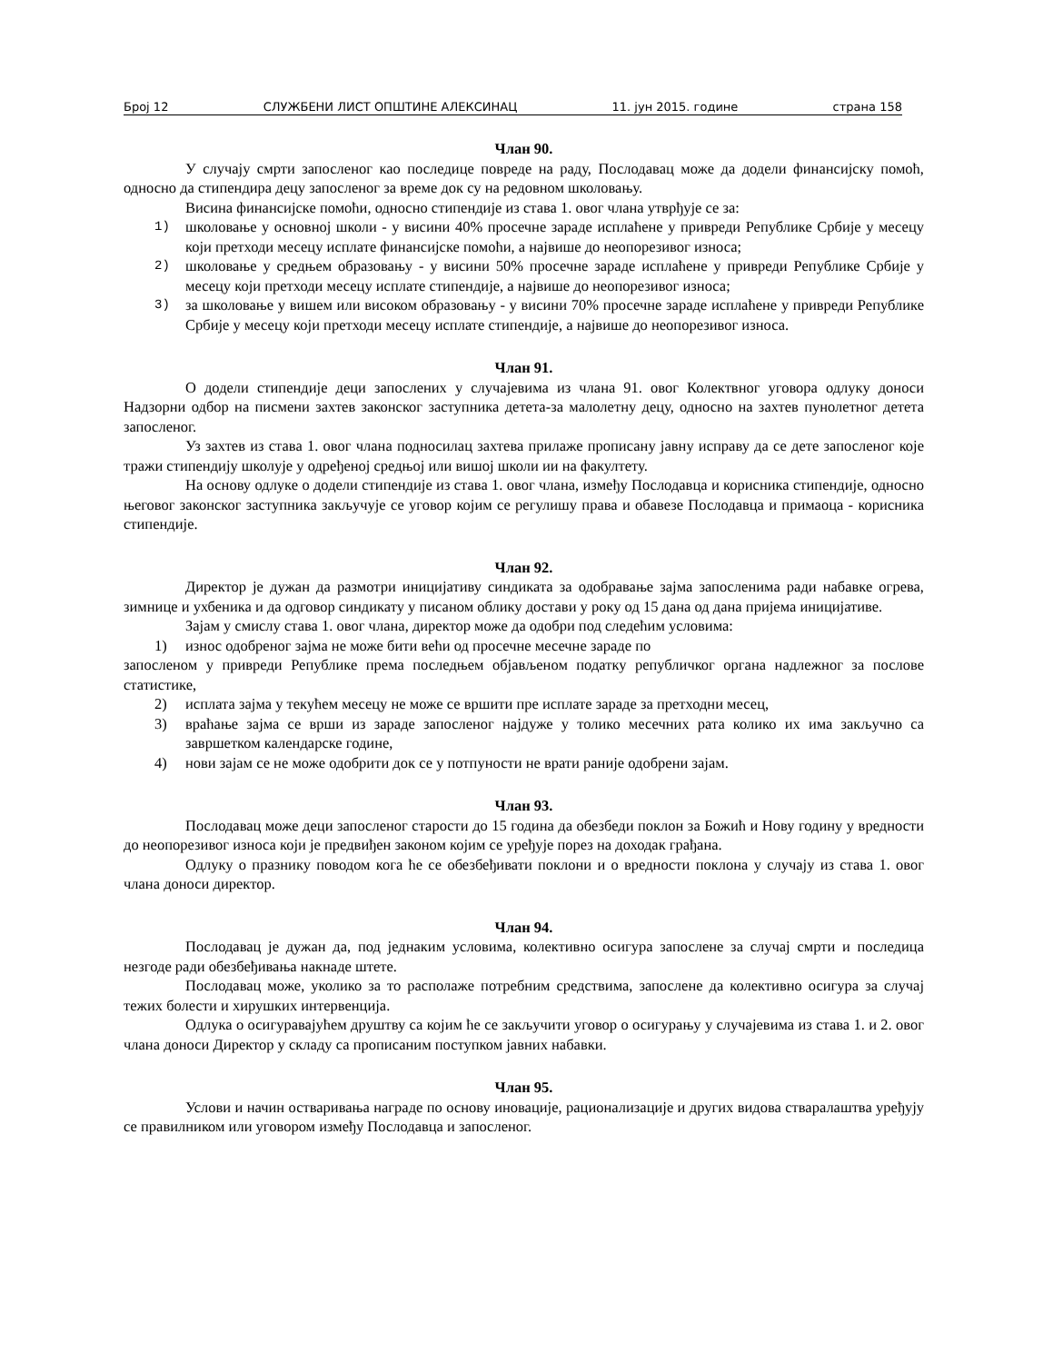Број 12 СЛУЖБЕНИ ЛИСТ ОПШТИНЕ АЛЕКСИНАЦ 11. јун 2015. године страна 158
Члан 90.
У случају смрти запосленог као последице повреде на раду, Послодавац може да додели финансијску помоћ, односно да стипендира децу запосленог за време док су на редовном школовању.
Висина финансијске помоћи, односно стипендије из става 1. овог члана утврђује се за:
1) школовање у основној школи - у висини 40% просечне зараде исплаћене у привреди Републике Србије у месецу који претходи месецу исплате финансијске помоћи, а највише до неопорезивог износа;
2) школовање у средњем образовању - у висини 50% просечне зараде исплаћене у привреди Републике Србије у месецу који претходи месецу исплате стипендије, а највише до неопорезивог износа;
3) за школовање у вишем или високом образовању - у висини 70% просечне зараде исплаћене у привреди Републике Србије у месецу који претходи месецу исплате стипендије, а највише до неопорезивог износа.
Члан 91.
О додели стипендије деци запослених у случајевима из члана 91. овог Колектвног уговора одлуку доноси Надзорни одбор на писмени захтев законског заступника детета-за малолетну децу, односно на захтев пунолетног детета запосленог.
Уз захтев из става 1. овог члана подносилац захтева прилаже прописану јавну исправу да се дете запосленог које тражи стипендију школује у одређеној средњој или вишој школи ии на факултету.
На основу одлуке о додели стипендије из става 1. овог члана, између Послодавца и корисника стипендије, односно његовог законског заступника закључује се уговор којим се регулишу права и обавезе Послодавца и примаоца - корисника стипендије.
Члан 92.
Директор је дужан да размотри иницијативу синдиката за одобравање зајма запосленима ради набавке огрева, зимнице и ухбеника и да одговор синдикату у писаном облику достави у року од 15 дана од дана пријема иницијативе.
Зајам у смислу става 1. овог члана, директор може да одобри под следећим условима:
1) износ одобреног зајма не може бити већи од просечне месечне зараде по
запосленом у привреди Републике према последњем објављеном податку републичког органа надлежног за послове статистике,
2) исплата зајма у текућем месецу не може се вршити пре исплате зараде за претходни месец,
3) враћање зајма се врши из зараде запосленог најдуже у толико месечних рата колико их има закључно са завршетком календарске године,
4) нови зајам се не може одобрити док се у потпуности не врати раније одобрени зајам.
Члан 93.
Послодавац може деци запосленог старости до 15 година да обезбеди поклон за Божић и Нову годину у вредности до неопорезивог износа који је предвиђен законом којим се уређује порез на доходак грађана.
Одлуку о празнику поводом кога ће се обезбеђивати поклони и о вредности поклона у случају из става 1. овог члана доноси директор.
Члан 94.
Послодавац је дужан да, под једнаким условима, колективно осигура запослене за случај смрти и последица незгоде ради обезбеђивања накнаде штете.
Послодавац може, уколико за то располаже потребним средствима, запослене да колективно осигура за случај тежих болести и хирушких интервенција.
Одлука о осигуравајућем друштву са којим ће се закључити уговор о осигурању у случајевима из става 1. и 2. овог члана доноси Директор у складу са прописаним поступком јавних набавки.
Члан 95.
Услови и начин остваривања награде по основу иновације, рационализације и других видова стваралаштва уређују се правилником или уговором између Послодавца и запосленог.